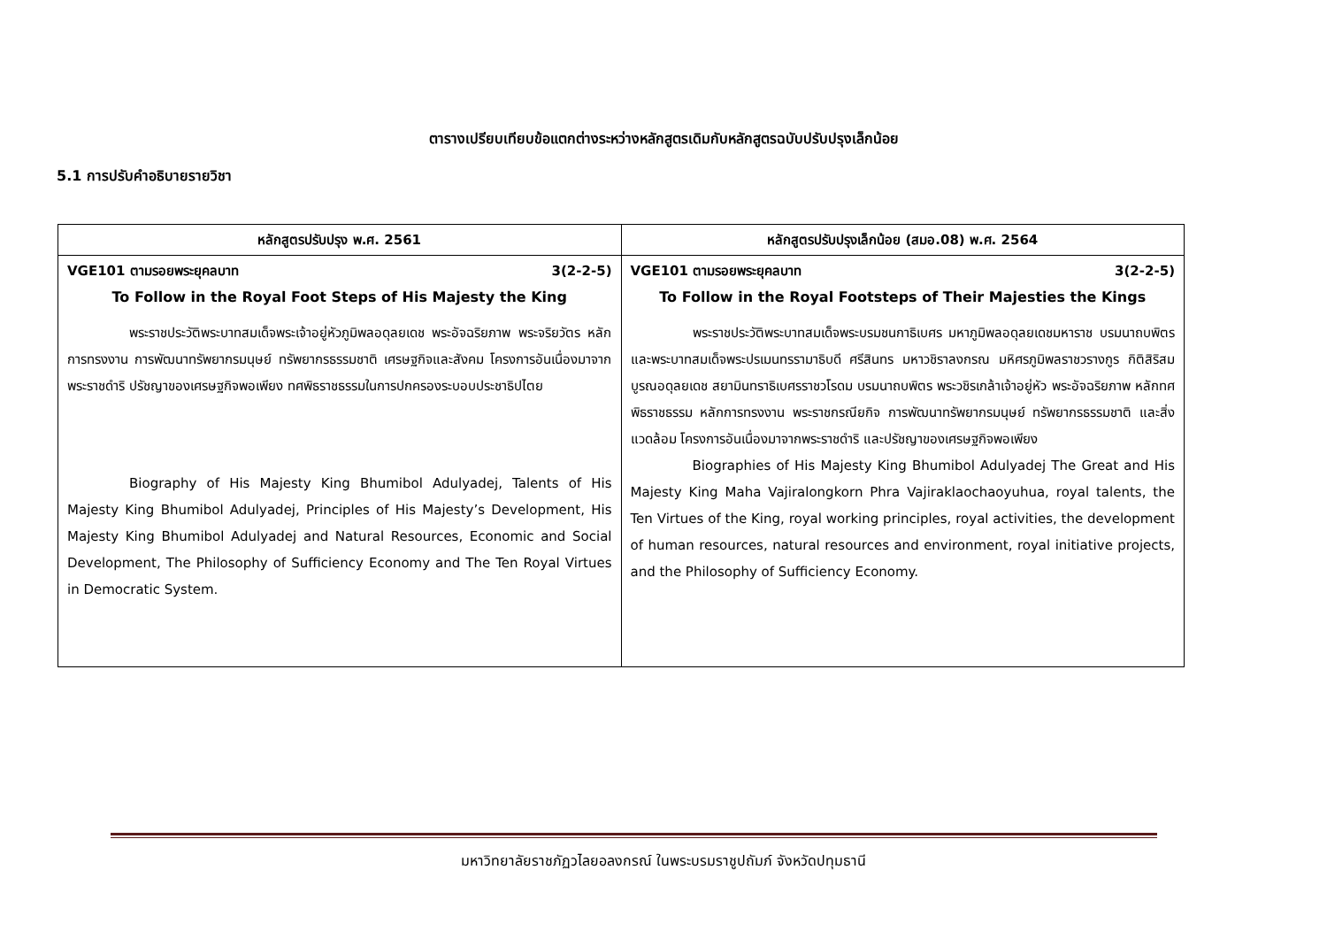ตารางเปรียบเทียบข้อแตกต่างระหว่างหลักสูตรเดิมกับหลักสูตรฉบับปรับปรุงเล็กน้อย
5.1 การปรับคำอธิบายรายวิชา
| หลักสูตรปรับปรุง พ.ศ. 2561 | หลักสูตรปรับปรุงเล็กน้อย (สมอ.08) พ.ศ. 2564 |
| --- | --- |
| VGE101 ตามรอยพระยุคลบาท 3(2-2-5) To Follow in the Royal Foot Steps of His Majesty the King พระราชประวัติพระบาทสมเด็จพระเจ้าอยู่หัวภูมิพลอดุลยเดช พระอัจฉริยภาพ พระจริยวัตร หลักการทรงงาน การพัฒนาทรัพยากรมนุษย์ ทรัพยากรธรรมชาติ เศรษฐกิจและสังคม โครงการอันเนื่องมาจากพระราชดำริ ปรัชญาของเศรษฐกิจพอเพียง ทศพิธราชธรรมในการปกครองระบอบประชาธิปไตย Biography of His Majesty King Bhumibol Adulyadej, Talents of His Majesty King Bhumibol Adulyadej, Principles of His Majesty’s Development, His Majesty King Bhumibol Adulyadej and Natural Resources, Economic and Social Development, The Philosophy of Sufficiency Economy and The Ten Royal Virtues in Democratic System. | VGE101 ตามรอยพระยุคลบาท 3(2-2-5) To Follow in the Royal Footsteps of Their Majesties the Kings พระราชประวัติพระบาทสมเด็จพระบรมชนกาธิเบศร มหาภูมิพลอดุลยเดชมหาราช บรมนาถบพิตร และพระบาทสมเด็จพระปรเมนทรรามาธิบดี ศรีสินทร มหาวชิราลงกรณ มหิศรภูมิพลราชวรางกูร กิติสิริสมบูรณอดุลยเดช สยามินทราธิเบศรราชวโรดม บรมนาถบพิตร พระวชิรเกล้าเจ้าอยู่หัว พระอัจฉริยภาพ หลักทศพิธราชธรรม หลักการทรงงาน พระราชกรณียกิจ การพัฒนาทรัพยากรมนุษย์ ทรัพยากรธรรมชาติ และสิ่งแวดล้อม โครงการอันเนื่องมาจากพระราชดำริ และปรัชญาของเศรษฐกิจพอเพียง Biographies of His Majesty King Bhumibol Adulyadej The Great and His Majesty King Maha Vajiralongkorn Phra Vajiraklaochaoyuhua, royal talents, the Ten Virtues of the King, royal working principles, royal activities, the development of human resources, natural resources and environment, royal initiative projects, and the Philosophy of Sufficiency Economy. |
มหาวิทยาลัยราชภัฏวไลยอลงกรณ์ ในพระบรมราชูปถัมภ์ จังหวัดปทุมธานี